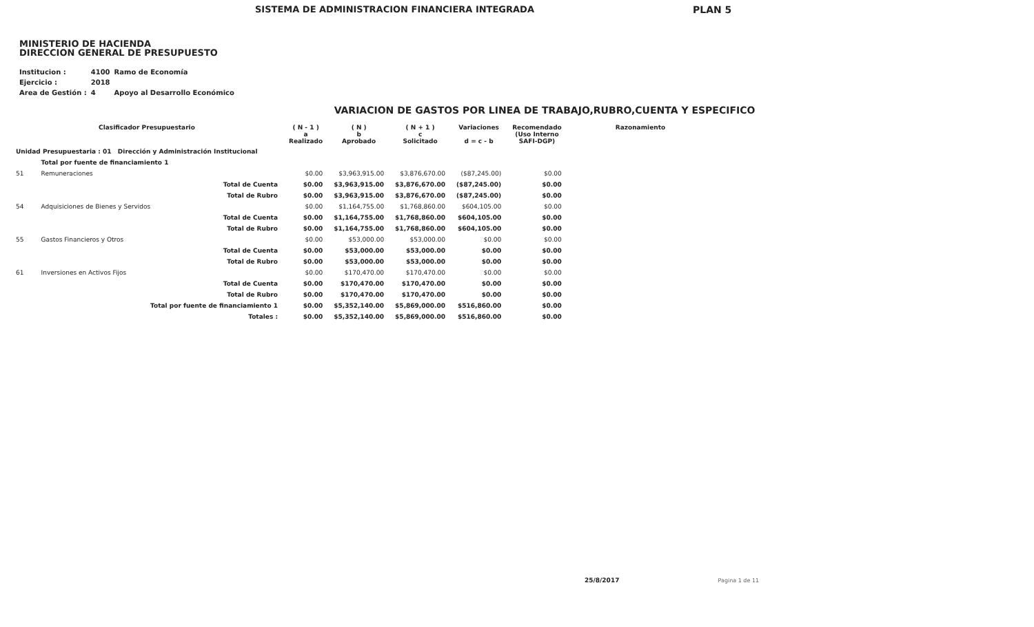SISTEMA DE ADMINISTRACION FINANCIERA INTEGRADA PLAN 5
MINISTERIO DE HACIENDA
DIRECCION GENERAL DE PRESUPUESTO
| Institucion : | 4100 | Ramo de Economía |
| Ejercicio : | 2018 | |
| Area de Gestión : | 4 | Apoyo al Desarrollo Económico |
VARIACION DE GASTOS POR LINEA DE TRABAJO,RUBRO,CUENTA Y ESPECIFICO
| Clasificador Presupuestario | | | ( N - 1 ) a Realizado | ( N ) b Aprobado | ( N + 1 ) c Solicitado | Variaciones d = c - b | Recomendado (Uso Interno SAFI-DGP) | Razonamiento |
| --- | --- | --- | --- | --- | --- | --- | --- | --- |
| Unidad Presupuestaria : 01 Dirección y Administración Institucional | | | | | | | | |
| | Total por fuente de financiamiento 1 | | | | | | | |
| 51 | Remuneraciones | | $0.00 | $3,963,915.00 | $3,876,670.00 | ($87,245.00) | $0.00 | |
| | | Total de Cuenta | $0.00 | $3,963,915.00 | $3,876,670.00 | ($87,245.00) | $0.00 | |
| | | Total de Rubro | $0.00 | $3,963,915.00 | $3,876,670.00 | ($87,245.00) | $0.00 | |
| 54 | Adquisiciones de Bienes y Servidos | | $0.00 | $1,164,755.00 | $1,768,860.00 | $604,105.00 | $0.00 | |
| | | Total de Cuenta | $0.00 | $1,164,755.00 | $1,768,860.00 | $604,105.00 | $0.00 | |
| | | Total de Rubro | $0.00 | $1,164,755.00 | $1,768,860.00 | $604,105.00 | $0.00 | |
| 55 | Gastos Financieros y Otros | | $0.00 | $53,000.00 | $53,000.00 | $0.00 | $0.00 | |
| | | Total de Cuenta | $0.00 | $53,000.00 | $53,000.00 | $0.00 | $0.00 | |
| | | Total de Rubro | $0.00 | $53,000.00 | $53,000.00 | $0.00 | $0.00 | |
| 61 | Inversiones en Activos Fijos | | $0.00 | $170,470.00 | $170,470.00 | $0.00 | $0.00 | |
| | | Total de Cuenta | $0.00 | $170,470.00 | $170,470.00 | $0.00 | $0.00 | |
| | | Total de Rubro | $0.00 | $170,470.00 | $170,470.00 | $0.00 | $0.00 | |
| | Total por fuente de financiamiento 1 | | $0.00 | $5,352,140.00 | $5,869,000.00 | $516,860.00 | $0.00 | |
| | | Totales : | $0.00 | $5,352,140.00 | $5,869,000.00 | $516,860.00 | $0.00 | |
25/8/2017 Pagina 1 de 11